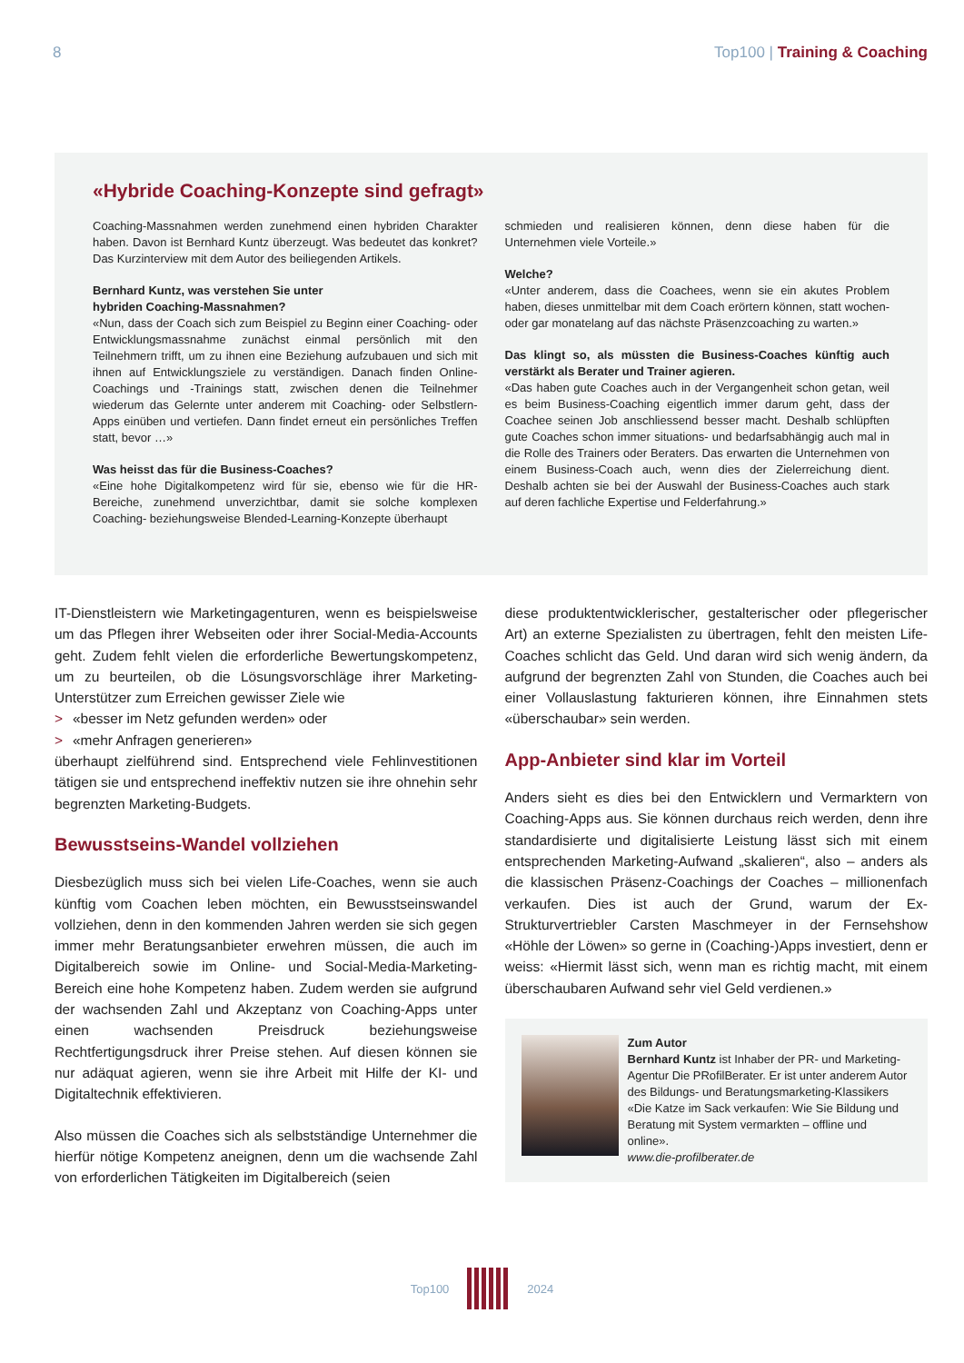8 Top100 | Training & Coaching
«Hybride Coaching-Konzepte sind gefragt»
Coaching-Massnahmen werden zunehmend einen hybriden Charakter haben. Davon ist Bernhard Kuntz überzeugt. Was bedeutet das konkret? Das Kurzinterview mit dem Autor des beiliegenden Artikels.
Bernhard Kuntz, was verstehen Sie unter
hybriden Coaching-Massnahmen?
«Nun, dass der Coach sich zum Beispiel zu Beginn einer Coaching- oder Entwicklungsmassnahme zunächst einmal persönlich mit den Teilnehmern trifft, um zu ihnen eine Beziehung aufzubauen und sich mit ihnen auf Entwicklungsziele zu verständigen. Danach finden Online-Coachings und -Trainings statt, zwischen denen die Teilnehmer wiederum das Gelernte unter anderem mit Coaching- oder Selbstlern-Apps einüben und vertiefen. Dann findet erneut ein persönliches Treffen statt, bevor …»
Was heisst das für die Business-Coaches?
«Eine hohe Digitalkompetenz wird für sie, ebenso wie für die HR-Bereiche, zunehmend unverzichtbar, damit sie solche komplexen Coaching- beziehungsweise Blended-Learning-Konzepte überhaupt
schmieden und realisieren können, denn diese haben für die Unternehmen viele Vorteile.»
Welche?
«Unter anderem, dass die Coachees, wenn sie ein akutes Problem haben, dieses unmittelbar mit dem Coach erörtern können, statt wochen- oder gar monatelang auf das nächste Präsenzcoaching zu warten.»
Das klingt so, als müssten die Business-Coaches künftig auch verstärkt als Berater und Trainer agieren.
«Das haben gute Coaches auch in der Vergangenheit schon getan, weil es beim Business-Coaching eigentlich immer darum geht, dass der Coachee seinen Job anschliessend besser macht. Deshalb schlüpften gute Coaches schon immer situations- und bedarfsabhängig auch mal in die Rolle des Trainers oder Beraters. Das erwarten die Unternehmen von einem Business-Coach auch, wenn dies der Zielerreichung dient. Deshalb achten sie bei der Auswahl der Business-Coaches auch stark auf deren fachliche Expertise und Felderfahrung.»
IT-Dienstleistern wie Marketingagenturen, wenn es beispielsweise um das Pflegen ihrer Webseiten oder ihrer Social-Media-Accounts geht. Zudem fehlt vielen die erforderliche Bewertungskompetenz, um zu beurteilen, ob die Lösungsvorschläge ihrer Marketing-Unterstützer zum Erreichen gewisser Ziele wie
> «besser im Netz gefunden werden» oder
> «mehr Anfragen generieren»
überhaupt zielführend sind. Entsprechend viele Fehlinvestitionen tätigen sie und entsprechend ineffektiv nutzen sie ihre ohnehin sehr begrenzten Marketing-Budgets.
Bewusstseins-Wandel vollziehen
Diesbezüglich muss sich bei vielen Life-Coaches, wenn sie auch künftig vom Coachen leben möchten, ein Bewusstseinswandel vollziehen, denn in den kommenden Jahren werden sie sich gegen immer mehr Beratungsanbieter erwehren müssen, die auch im Digitalbereich sowie im Online- und Social-Media-Marketing-Bereich eine hohe Kompetenz haben. Zudem werden sie aufgrund der wachsenden Zahl und Akzeptanz von Coaching-Apps unter einen wachsenden Preisdruck beziehungsweise Rechtfertigungsdruck ihrer Preise stehen. Auf diesen können sie nur adäquat agieren, wenn sie ihre Arbeit mit Hilfe der KI- und Digitaltechnik effektivieren.
Also müssen die Coaches sich als selbstständige Unternehmer die hierfür nötige Kompetenz aneignen, denn um die wachsende Zahl von erforderlichen Tätigkeiten im Digitalbereich (seien
diese produktentwicklerischer, gestalterischer oder pflegerischer Art) an externe Spezialisten zu übertragen, fehlt den meisten Life-Coaches schlicht das Geld. Und daran wird sich wenig ändern, da aufgrund der begrenzten Zahl von Stunden, die Coaches auch bei einer Vollauslastung fakturieren können, ihre Einnahmen stets «überschaubar» sein werden.
App-Anbieter sind klar im Vorteil
Anders sieht es dies bei den Entwicklern und Vermarktern von Coaching-Apps aus. Sie können durchaus reich werden, denn ihre standardisierte und digitalisierte Leistung lässt sich mit einem entsprechenden Marketing-Aufwand „skalieren“, also – anders als die klassischen Präsenz-Coachings der Coaches – millionenfach verkaufen. Dies ist auch der Grund, warum der Ex-Strukturvertriebler Carsten Maschmeyer in der Fernsehshow «Höhle der Löwen» so gerne in (Coaching-)Apps investiert, denn er weiss: «Hiermit lässt sich, wenn man es richtig macht, mit einem überschaubaren Aufwand sehr viel Geld verdienen.»
Zum Autor
Bernhard Kuntz ist Inhaber der PR- und Marketing-Agentur Die PRofilBerater. Er ist unter anderem Autor des Bildungs- und Beratungsmarketing-Klassikers «Die Katze im Sack verkaufen: Wie Sie Bildung und Beratung mit System vermarkten – offline und online».
www.die-profilberater.de
Top100 2024